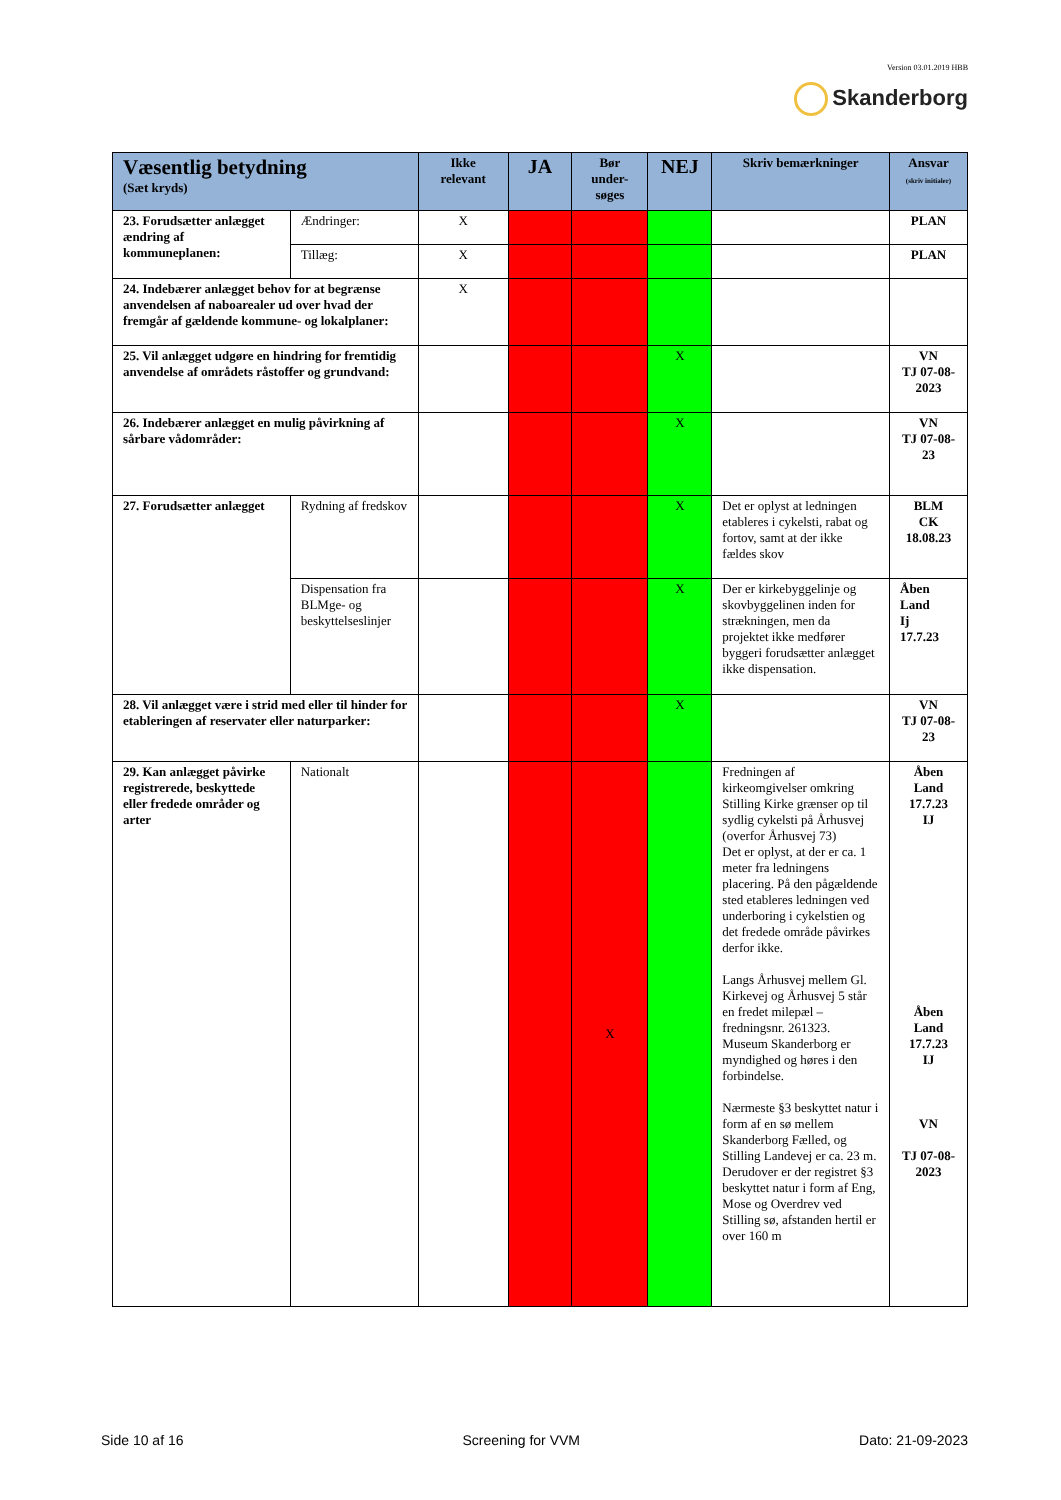Version 03.01.2019 HBB
Skanderborg
| Væsentlig betydning (Sæt kryds) | | Ikke relevant | JA | Bør under-søges | NEJ | Skriv bemærkninger | Ansvar (skriv initialer) |
| --- | --- | --- | --- | --- | --- | --- | --- |
| 23. Forudsætter anlægget ændring af kommuneplanen: | Ændringer: | X | | | | | PLAN |
| | Tillæg: | X | | | | | PLAN |
| 24. Indebærer anlægget behov for at begrænse anvendelsen af naboarealer ud over hvad der fremgår af gældende kommune- og lokalplaner: | | X | | | | | |
| 25. Vil anlægget udgøre en hindring for fremtidig anvendelse af områdets råstoffer og grundvand: | | | | | X | | VN TJ 07-08-2023 |
| 26. Indebærer anlægget en mulig påvirkning af sårbare vådområder: | | | | | X | | VN TJ 07-08-23 |
| 27. Forudsætter anlægget | Rydning af fredskov | | | | X | Det er oplyst at ledningen etableres i cykelsti, rabat og fortov, samt at der ikke fældes skov | BLM CK 18.08.23 |
| | Dispensation fra BLMge- og beskyttelseslinjer | | | | X | Der er kirkebyggelinje og skovbyggelinen inden for strækningen, men da projektet ikke medfører byggeri forudsætter anlægget ikke dispensation. | Åben Land Ij 17.7.23 |
| 28. Vil anlægget være i strid med eller til hinder for etableringen af reservater eller naturparker: | | | | | X | | VN TJ 07-08-23 |
| 29. Kan anlægget påvirke registrerede, beskyttede eller fredede områder og arter | Nationalt | | | X | | Fredningen af kirkeomgivelser omkring Stilling Kirke grænser op til sydlig cykelsti på Århusvej (overfor Århusvej 73) Det er oplyst, at der er ca. 1 meter fra ledningens placering. På den pågældende sted etableres ledningen ved underboring i cykelstien og det fredede område påvirkes derfor ikke. Langs Århusvej mellem Gl. Kirkevej og Århusvej 5 står en fredet milepæl – fredningsnr. 261323. Museum Skanderborg er myndighed og høres i den forbindelse. Nærmeste §3 beskyttet natur i form af en sø mellem Skanderborg Fælled, og Stilling Landevej er ca. 23 m. Derudover er der registret §3 beskyttet natur i form af Eng, Mose og Overdrev ved Stilling sø, afstanden hertil er over 160 m | Åben Land 17.7.23 IJ Åben Land 17.7.23 IJ VN TJ 07-08-2023 |
Side 10 af 16 Screening for VVM Dato: 21-09-2023